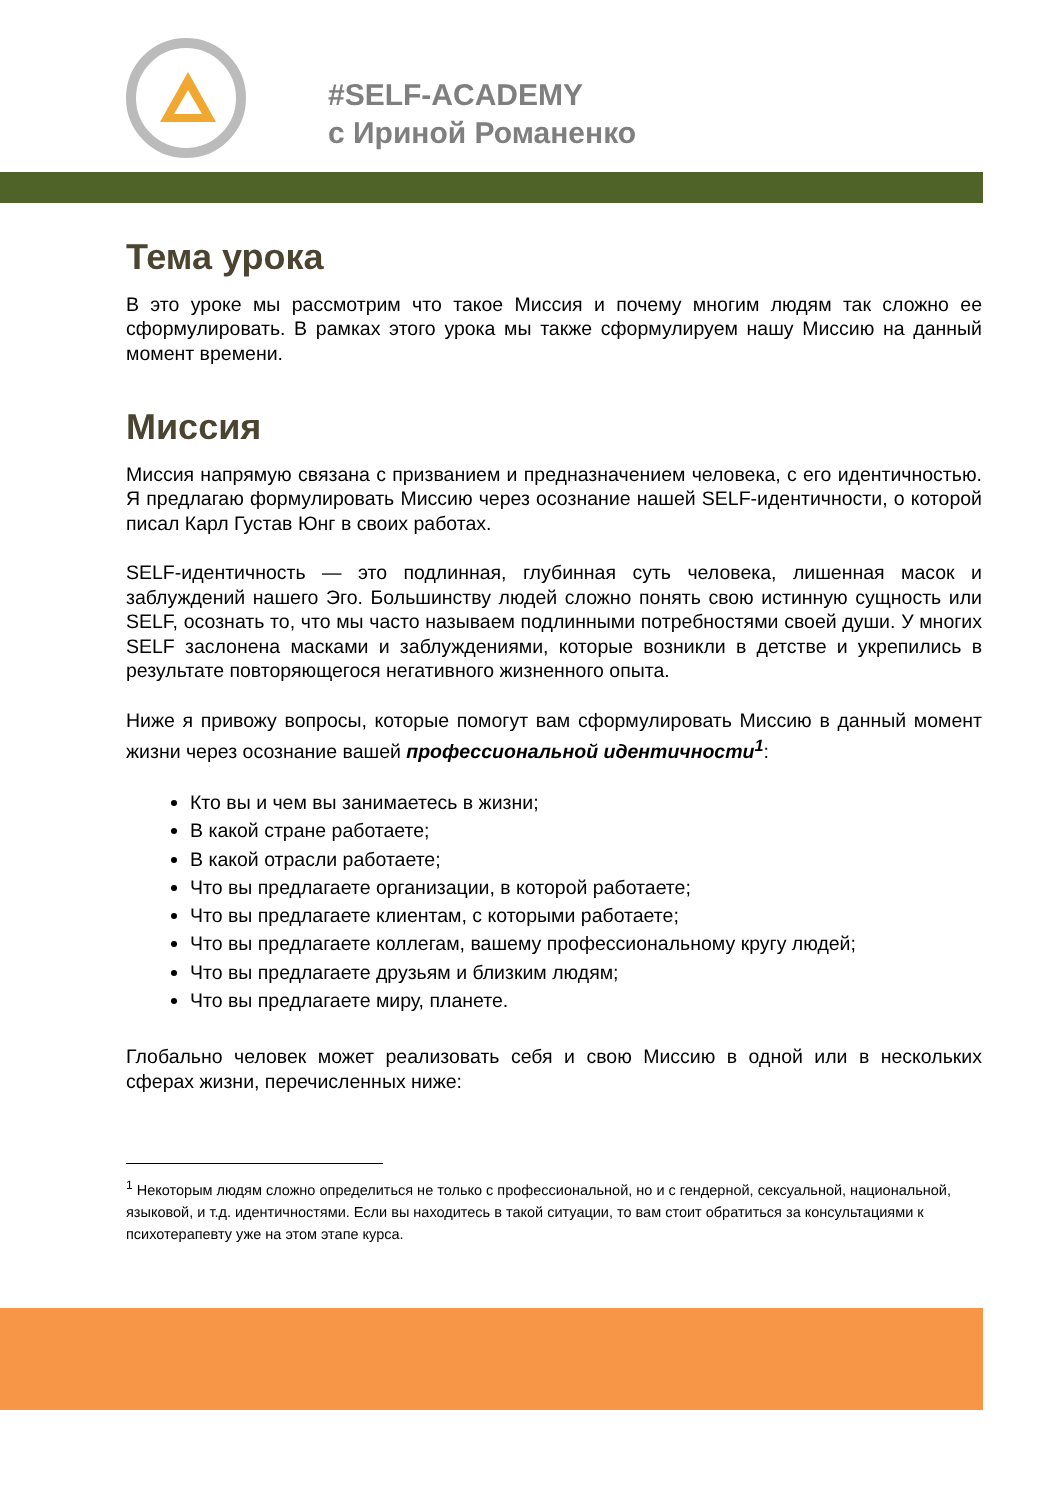#SELF-ACADEMY
с Ириной Романенко
Тема урока
В это уроке мы рассмотрим что такое Миссия и почему многим людям так сложно ее сформулировать. В рамках этого урока мы также сформулируем нашу Миссию на данный момент времени.
Миссия
Миссия напрямую связана с призванием и предназначением человека, с его идентичностью. Я предлагаю формулировать Миссию через осознание нашей SELF-идентичности, о которой писал Карл Густав Юнг в своих работах.
SELF-идентичность — это подлинная, глубинная суть человека, лишенная масок и заблуждений нашего Эго. Большинству людей сложно понять свою истинную сущность или SELF, осознать то, что мы часто называем подлинными потребностями своей души. У многих SELF заслонена масками и заблуждениями, которые возникли в детстве и укрепились в результате повторяющегося негативного жизненного опыта.
Ниже я привожу вопросы, которые помогут вам сформулировать Миссию в данный момент жизни через осознание вашей профессиональной идентичности<sup>1</sup>:
Кто вы и чем вы занимаетесь в жизни;
В какой стране работаете;
В какой отрасли работаете;
Что вы предлагаете организации, в которой работаете;
Что вы предлагаете клиентам, с которыми работаете;
Что вы предлагаете коллегам, вашему профессиональному кругу людей;
Что вы предлагаете друзьям и близким людям;
Что вы предлагаете миру, планете.
Глобально человек может реализовать себя и свою Миссию в одной или в нескольких сферах жизни, перечисленных ниже:
<sup>1</sup> Некоторым людям сложно определиться не только с профессиональной, но и с гендерной, сексуальной, национальной, языковой, и т.д. идентичностями. Если вы находитесь в такой ситуации, то вам стоит обратиться за консультациями к психотерапевту уже на этом этапе курса.